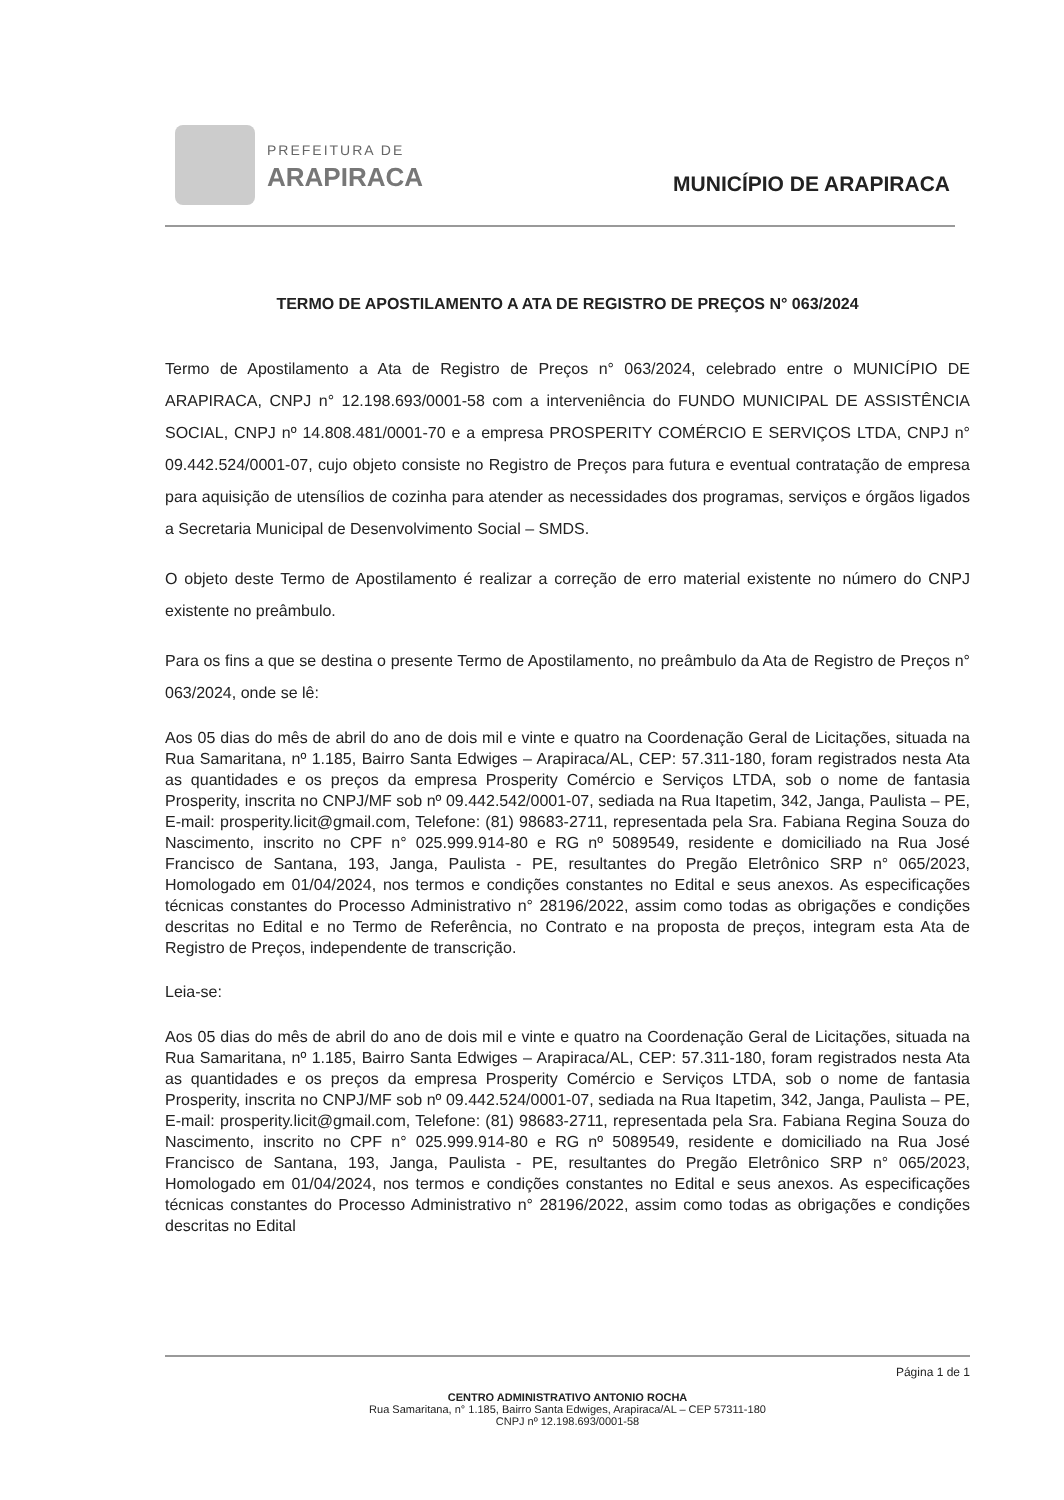PREFEITURA DE
ARAPIRACA MUNICÍPIO DE ARAPIRACA
TERMO DE APOSTILAMENTO A ATA DE REGISTRO DE PREÇOS N° 063/2024
Termo de Apostilamento a Ata de Registro de Preços n° 063/2024, celebrado entre o MUNICÍPIO DE ARAPIRACA, CNPJ n° 12.198.693/0001-58 com a interveniência do FUNDO MUNICIPAL DE ASSISTÊNCIA SOCIAL, CNPJ nº 14.808.481/0001-70 e a empresa PROSPERITY COMÉRCIO E SERVIÇOS LTDA, CNPJ n° 09.442.524/0001-07, cujo objeto consiste no Registro de Preços para futura e eventual contratação de empresa para aquisição de utensílios de cozinha para atender as necessidades dos programas, serviços e órgãos ligados a Secretaria Municipal de Desenvolvimento Social – SMDS.
O objeto deste Termo de Apostilamento é realizar a correção de erro material existente no número do CNPJ existente no preâmbulo.
Para os fins a que se destina o presente Termo de Apostilamento, no preâmbulo da Ata de Registro de Preços n° 063/2024, onde se lê:
Aos 05 dias do mês de abril do ano de dois mil e vinte e quatro na Coordenação Geral de Licitações, situada na Rua Samaritana, nº 1.185, Bairro Santa Edwiges – Arapiraca/AL, CEP: 57.311-180, foram registrados nesta Ata as quantidades e os preços da empresa Prosperity Comércio e Serviços LTDA, sob o nome de fantasia Prosperity, inscrita no CNPJ/MF sob nº 09.442.542/0001-07, sediada na Rua Itapetim, 342, Janga, Paulista – PE, E-mail: prosperity.licit@gmail.com, Telefone: (81) 98683-2711, representada pela Sra. Fabiana Regina Souza do Nascimento, inscrito no CPF n° 025.999.914-80 e RG nº 5089549, residente e domiciliado na Rua José Francisco de Santana, 193, Janga, Paulista - PE, resultantes do Pregão Eletrônico SRP n° 065/2023, Homologado em 01/04/2024, nos termos e condições constantes no Edital e seus anexos. As especificações técnicas constantes do Processo Administrativo n° 28196/2022, assim como todas as obrigações e condições descritas no Edital e no Termo de Referência, no Contrato e na proposta de preços, integram esta Ata de Registro de Preços, independente de transcrição.
Leia-se:
Aos 05 dias do mês de abril do ano de dois mil e vinte e quatro na Coordenação Geral de Licitações, situada na Rua Samaritana, nº 1.185, Bairro Santa Edwiges – Arapiraca/AL, CEP: 57.311-180, foram registrados nesta Ata as quantidades e os preços da empresa Prosperity Comércio e Serviços LTDA, sob o nome de fantasia Prosperity, inscrita no CNPJ/MF sob nº 09.442.524/0001-07, sediada na Rua Itapetim, 342, Janga, Paulista – PE, E-mail: prosperity.licit@gmail.com, Telefone: (81) 98683-2711, representada pela Sra. Fabiana Regina Souza do Nascimento, inscrito no CPF n° 025.999.914-80 e RG nº 5089549, residente e domiciliado na Rua José Francisco de Santana, 193, Janga, Paulista - PE, resultantes do Pregão Eletrônico SRP n° 065/2023, Homologado em 01/04/2024, nos termos e condições constantes no Edital e seus anexos. As especificações técnicas constantes do Processo Administrativo n° 28196/2022, assim como todas as obrigações e condições descritas no Edital
Página 1 de 1
CENTRO ADMINISTRATIVO ANTONIO ROCHA
Rua Samaritana, n° 1.185, Bairro Santa Edwiges, Arapiraca/AL – CEP 57311-180
CNPJ nº 12.198.693/0001-58